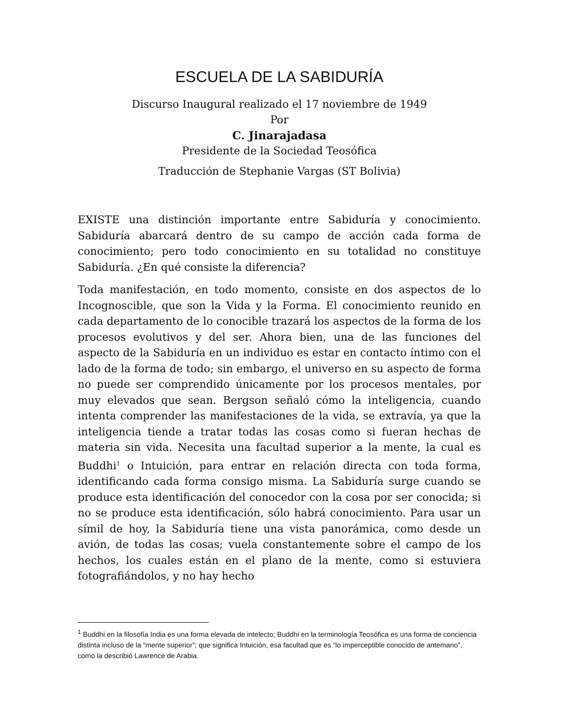ESCUELA DE LA SABIDURÍA
Discurso Inaugural realizado el 17 noviembre de 1949
Por
C. Jinarajadasa
Presidente de la Sociedad Teosófica
Traducción de Stephanie Vargas (ST Bolivia)
EXISTE una distinción importante entre Sabiduría y conocimiento. Sabiduría abarcará dentro de su campo de acción cada forma de conocimiento; pero todo conocimiento en su totalidad no constituye Sabiduría. ¿En qué consiste la diferencia?
Toda manifestación, en todo momento, consiste en dos aspectos de lo Incognoscible, que son la Vida y la Forma. El conocimiento reunido en cada departamento de lo conocible trazará los aspectos de la forma de los procesos evolutivos y del ser. Ahora bien, una de las funciones del aspecto de la Sabiduría en un individuo es estar en contacto íntimo con el lado de la forma de todo; sin embargo, el universo en su aspecto de forma no puede ser comprendido únicamente por los procesos mentales, por muy elevados que sean. Bergson señaló cómo la inteligencia, cuando intenta comprender las manifestaciones de la vida, se extravía, ya que la inteligencia tiende a tratar todas las cosas como si fueran hechas de materia sin vida. Necesita una facultad superior a la mente, la cual es Buddhi<sup>1</sup> o Intuición, para entrar en relación directa con toda forma, identificando cada forma consigo misma. La Sabiduría surge cuando se produce esta identificación del conocedor con la cosa por ser conocida; si no se produce esta identificación, sólo habrá conocimiento. Para usar un símil de hoy, la Sabiduría tiene una vista panorámica, como desde un avión, de todas las cosas; vuela constantemente sobre el campo de los hechos, los cuales están en el plano de la mente, como si estuviera fotografiándolos, y no hay hecho
<sup>1</sup> Buddhi en la filosofía India es una forma elevada de intelecto; Buddhi en la terminología Teosófica es una forma de conciencia distinta incluso de la “mente superior”; que significa Intuición, esa facultad que es “lo imperceptible conocido de antemano”, como la describió Lawrence de Arabia.